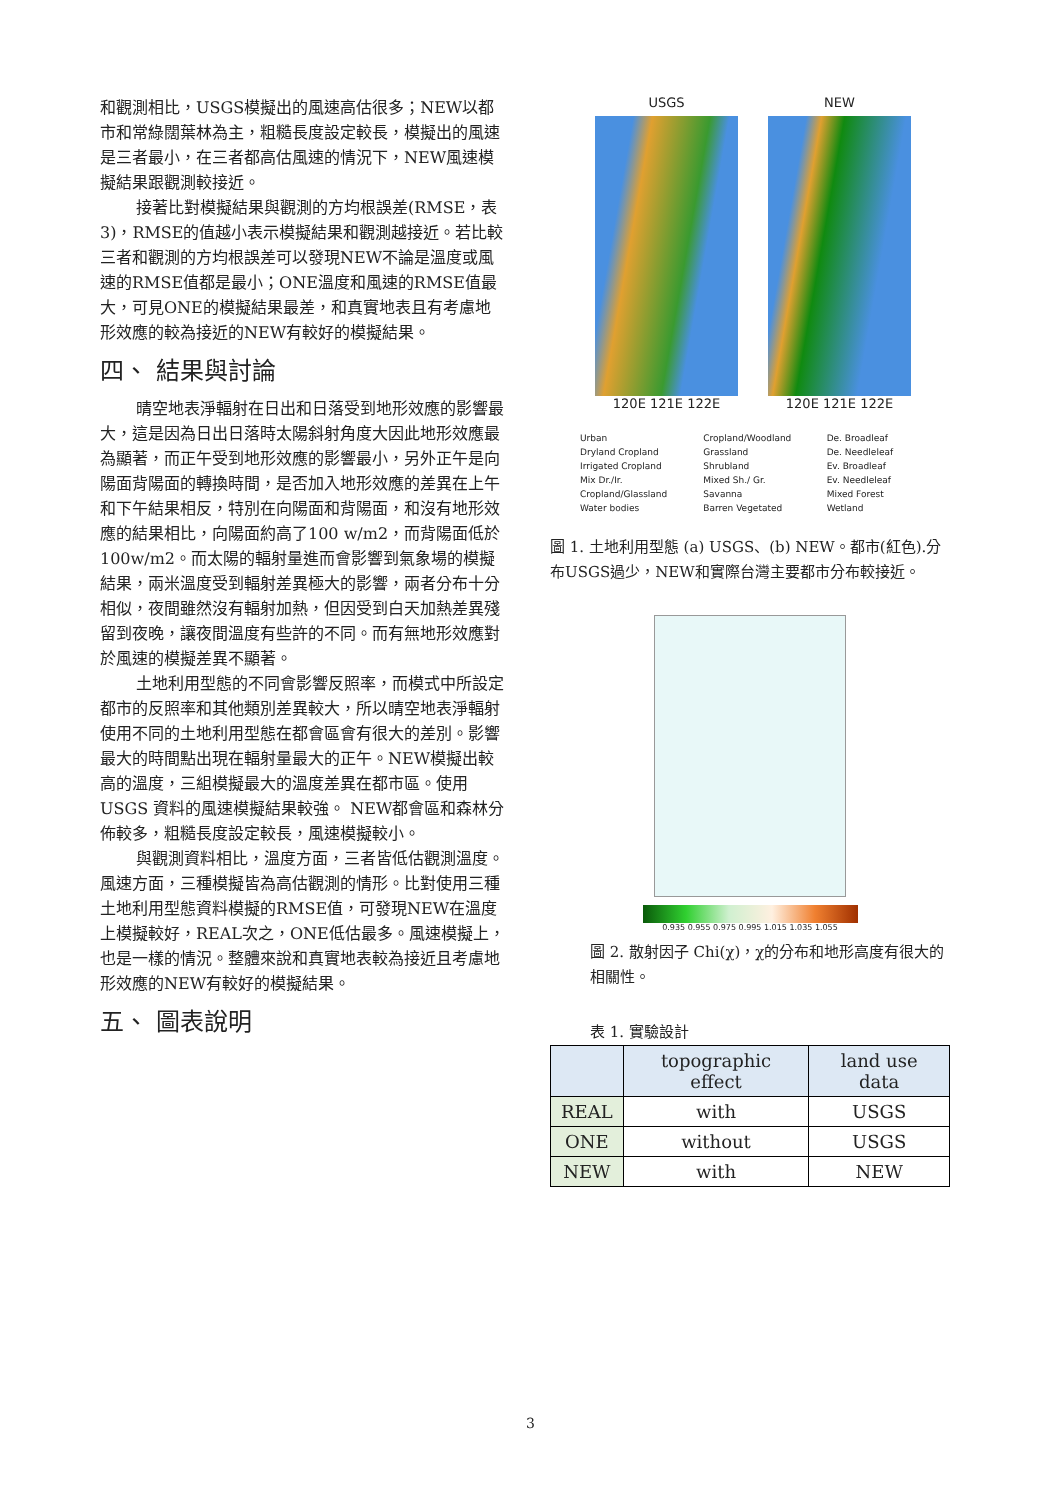和觀測相比，USGS模擬出的風速高估很多；NEW以都市和常綠闊葉林為主，粗糙長度設定較長，模擬出的風速是三者最小，在三者都高估風速的情況下，NEW風速模擬結果跟觀測較接近。
接著比對模擬結果與觀測的方均根誤差(RMSE，表3)，RMSE的值越小表示模擬結果和觀測越接近。若比較三者和觀測的方均根誤差可以發現NEW不論是溫度或風速的RMSE值都是最小；ONE溫度和風速的RMSE值最大，可見ONE的模擬結果最差，和真實地表且有考慮地形效應的較為接近的NEW有較好的模擬結果。
四、 結果與討論
晴空地表淨輻射在日出和日落受到地形效應的影響最大，這是因為日出日落時太陽斜射角度大因此地形效應最為顯著，而正午受到地形效應的影響最小，另外正午是向陽面背陽面的轉換時間，是否加入地形效應的差異在上午和下午結果相反，特別在向陽面和背陽面，和沒有地形效應的結果相比，向陽面約高了100 w/m2，而背陽面低於100w/m2。而太陽的輻射量進而會影響到氣象場的模擬結果，兩米溫度受到輻射差異極大的影響，兩者分布十分相似，夜間雖然沒有輻射加熱，但因受到白天加熱差異殘留到夜晚，讓夜間溫度有些許的不同。而有無地形效應對於風速的模擬差異不顯著。
土地利用型態的不同會影響反照率，而模式中所設定都市的反照率和其他類別差異較大，所以晴空地表淨輻射使用不同的土地利用型態在都會區會有很大的差別。影響最大的時間點出現在輻射量最大的正午。NEW模擬出較高的溫度，三組模擬最大的溫度差異在都市區。使用USGS 資料的風速模擬結果較強。 NEW都會區和森林分佈較多，粗糙長度設定較長，風速模擬較小。
與觀測資料相比，溫度方面，三者皆低估觀測溫度。風速方面，三種模擬皆為高估觀測的情形。比對使用三種土地利用型態資料模擬的RMSE值，可發現NEW在溫度上模擬較好，REAL次之，ONE低估最多。風速模擬上，也是一樣的情況。整體來說和真實地表較為接近且考慮地形效應的NEW有較好的模擬結果。
五、 圖表說明
USGS
120E 121E 122E
NEW
120E 121E 122E
Urban Cropland/Woodland De. Broadleaf Dryland Cropland Grassland De. Needleleaf Irrigated Cropland Shrubland Ev. Broadleaf Mix Dr./Ir. Mixed Sh./ Gr. Ev. Needleleaf Cropland/Glassland Savanna Mixed Forest Water bodies Barren Vegetated Wetland
圖 1. 土地利用型態 (a) USGS、(b) NEW。都市(紅色).分布USGS過少，NEW和實際台灣主要都市分布較接近。
0.935 0.955 0.975 0.995 1.015 1.035 1.055
圖 2. 散射因子 Chi(χ)，χ的分布和地形高度有很大的相關性。
表 1. 實驗設計
| | topographic effect | land use data |
| --- | --- | --- |
| REAL | with | USGS |
| ONE | without | USGS |
| NEW | with | NEW |
3